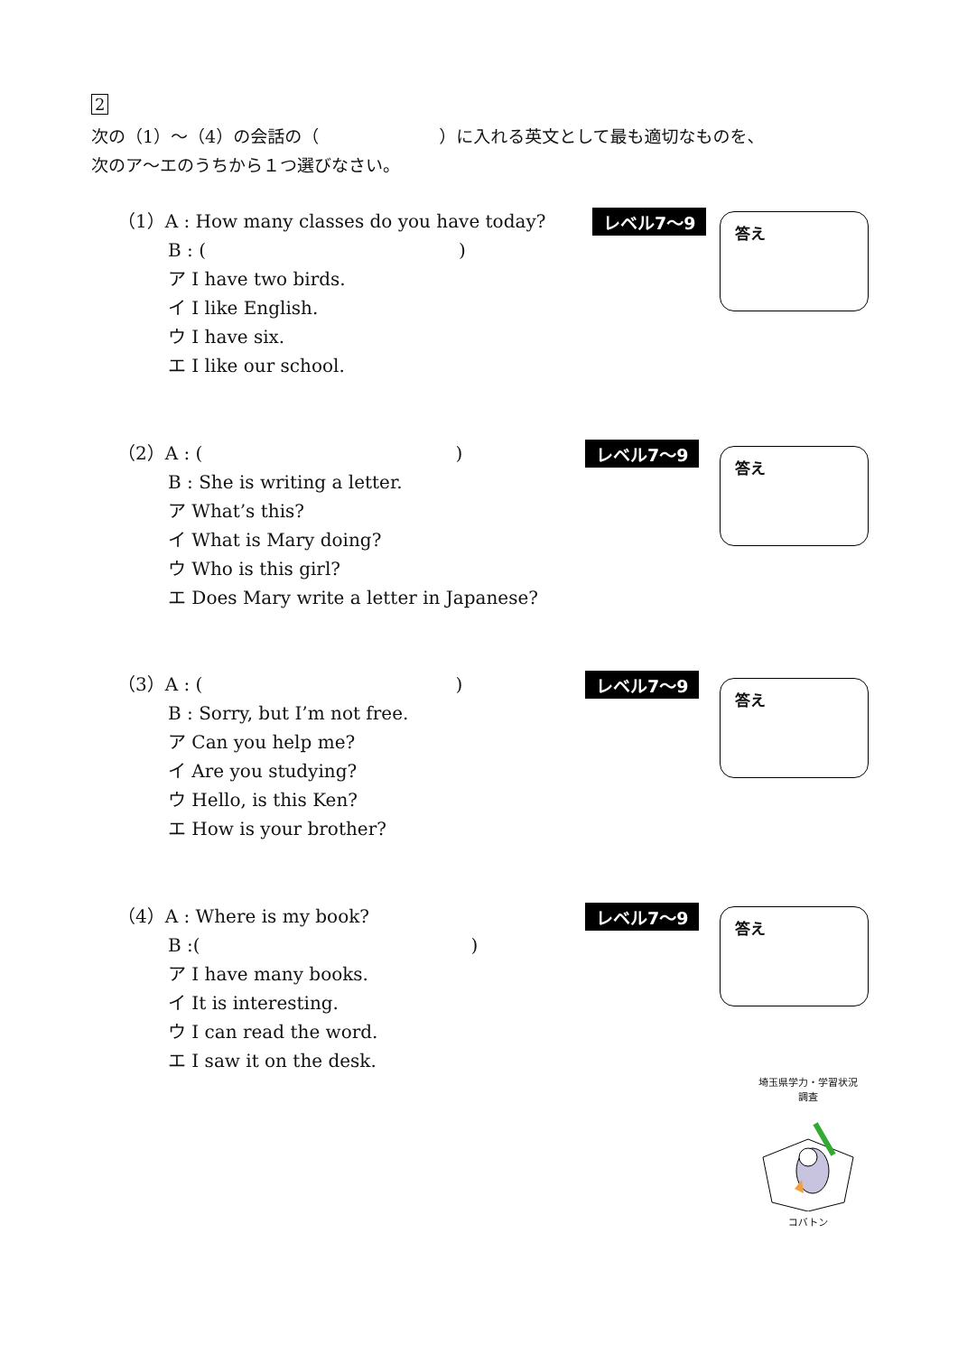2
次の（1）～（4）の会話の（　　　　　　　）に入れる英文として最も適切なものを、
次のア～エのうちから１つ選びなさい。
（1）A : How many classes do you have today?
B : (　　　　　　　　　　　　　　)
ア I have two birds.
イ I like English.
ウ I have six.
エ I like our school.
レベル7～9 答え
（2）A : (　　　　　　　　　　　　　　)
B : She is writing a letter.
ア What’s this?
イ What is Mary doing?
ウ Who is this girl?
エ Does Mary write a letter in Japanese?
レベル7～9 答え
（3）A : (　　　　　　　　　　　　　　)
B : Sorry, but I’m not free.
ア Can you help me?
イ Are you studying?
ウ Hello, is this Ken?
エ How is your brother?
レベル7～9 答え
（4）A : Where is my book?
B :(　　　　　　　　　　　　　　　)
ア I have many books.
イ It is interesting.
ウ I can read the word.
エ I saw it on the desk.
レベル7～9 答え
埼玉県学力・学習状況調査
コバトン